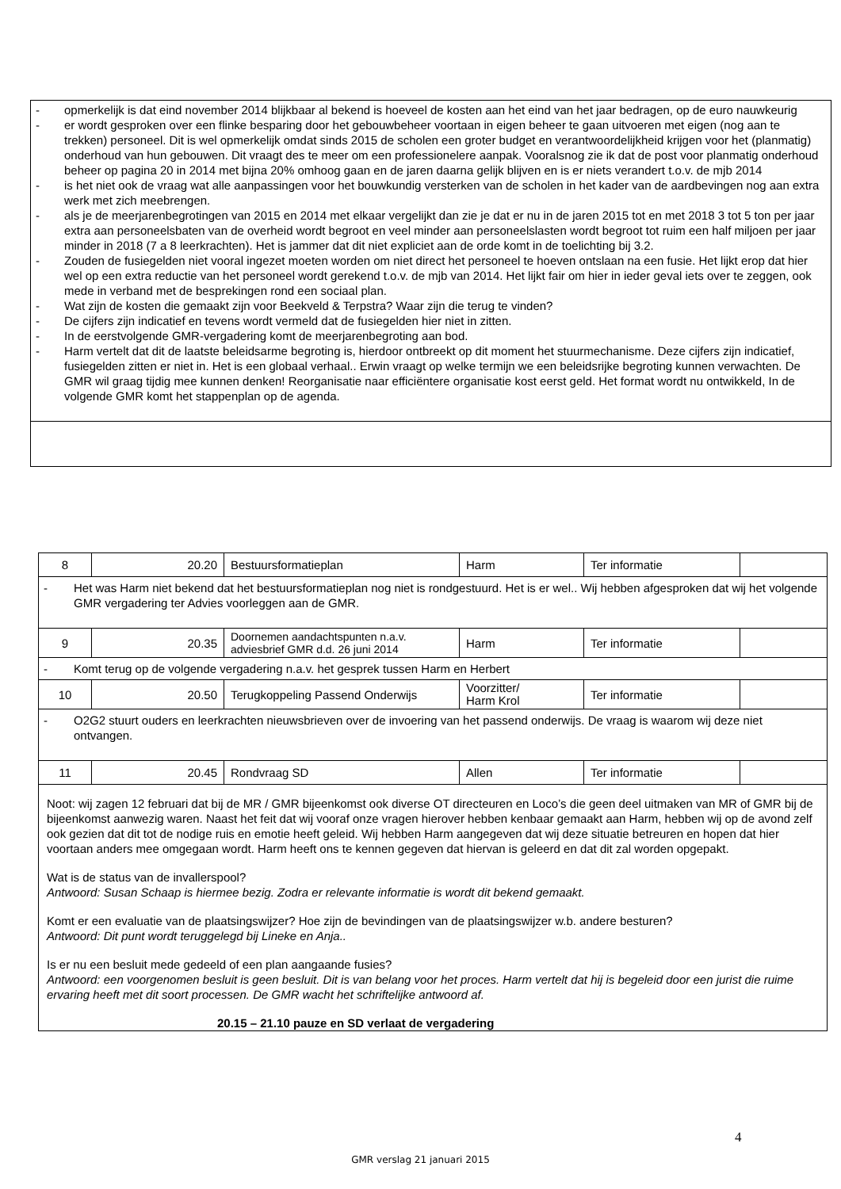- opmerkelijk is dat eind november 2014 blijkbaar al bekend is hoeveel de kosten aan het eind van het jaar bedragen, op de euro nauwkeurig
- er wordt gesproken over een flinke besparing door het gebouwbeheer voortaan in eigen beheer te gaan uitvoeren met eigen (nog aan te trekken) personeel. Dit is wel opmerkelijk omdat sinds 2015 de scholen een groter budget en verantwoordelijkheid krijgen voor het (planmatig) onderhoud van hun gebouwen. Dit vraagt des te meer om een professionelere aanpak. Vooralsnog zie ik dat de post voor planmatig onderhoud beheer op pagina 20 in 2014 met bijna 20% omhoog gaan en de jaren daarna gelijk blijven en is er niets verandert t.o.v. de mjb 2014
- is het niet ook de vraag wat alle aanpassingen voor het bouwkundig versterken van de scholen in het kader van de aardbevingen nog aan extra werk met zich meebrengen.
- als je de meerjarenbegrotingen van 2015 en 2014 met elkaar vergelijkt dan zie je dat er nu in de jaren 2015 tot en met 2018 3 tot 5 ton per jaar extra aan personeelsbaten van de overheid wordt begroot en veel minder aan personeelslasten wordt begroot tot ruim een half miljoen per jaar minder in 2018 (7 a 8 leerkrachten). Het is jammer dat dit niet expliciet aan de orde komt in de toelichting bij 3.2.
- Zouden de fusiegelden niet vooral ingezet moeten worden om niet direct het personeel te hoeven ontslaan na een fusie. Het lijkt erop dat hier wel op een extra reductie van het personeel wordt gerekend t.o.v. de mjb van 2014. Het lijkt fair om hier in ieder geval iets over te zeggen, ook mede in verband met de besprekingen rond een sociaal plan.
- Wat zijn de kosten die gemaakt zijn voor Beekveld & Terpstra? Waar zijn die terug te vinden?
- De cijfers zijn indicatief en tevens wordt vermeld dat de fusiegelden hier niet in zitten.
- In de eerstvolgende GMR-vergadering komt de meerjarenbegroting aan bod.
- Harm vertelt dat dit de laatste beleidsarme begroting is, hierdoor ontbreekt op dit moment het stuurmechanisme. Deze cijfers zijn indicatief, fusiegelden zitten er niet in. Het is een globaal verhaal.. Erwin vraagt op welke termijn we een beleidsrijke begroting kunnen verwachten. De GMR wil graag tijdig mee kunnen denken! Reorganisatie naar efficiëntere organisatie kost eerst geld. Het format wordt nu ontwikkeld, In de volgende GMR komt het stappenplan op de agenda.
| 8 | 20.20 | Bestuursformatieplan | Harm | Ter informatie | |
| - Het was Harm niet bekend dat het bestuursformatieplan nog niet is rondgestuurd. Het is er wel.. Wij hebben afgesproken dat wij het volgende GMR vergadering ter Advies voorleggen aan de GMR. | | | | | |
| 9 | 20.35 | Doornemen aandachtspunten n.a.v. adviesbrief GMR d.d. 26 juni 2014 | Harm | Ter informatie | |
| - Komt terug op de volgende vergadering n.a.v. het gesprek tussen Harm en Herbert | | | | | |
| 10 | 20.50 | Terugkoppeling Passend Onderwijs | Voorzitter/ Harm Krol | Ter informatie | |
| - O2G2 stuurt ouders en leerkrachten nieuwsbrieven over de invoering van het passend onderwijs. De vraag is waarom wij deze niet ontvangen. | | | | | |
| 11 | 20.45 | Rondvraag SD | Allen | Ter informatie | |
| Noot: wij zagen 12 februari dat bij de MR / GMR bijeenkomst ook diverse OT directeuren en Loco’s die geen deel uitmaken van MR of GMR bij de bijeenkomst aanwezig waren. Naast het feit dat wij vooraf onze vragen hierover hebben kenbaar gemaakt aan Harm, hebben wij op de avond zelf ook gezien dat dit tot de nodige ruis en emotie heeft geleid. Wij hebben Harm aangegeven dat wij deze situatie betreuren en hopen dat hier voortaan anders mee omgegaan wordt. Harm heeft ons te kennen gegeven dat hiervan is geleerd en dat dit zal worden opgepakt. Wat is de status van de invallerspool? Antwoord: Susan Schaap is hiermee bezig. Zodra er relevante informatie is wordt dit bekend gemaakt. Komt er een evaluatie van de plaatsingswijzer? Hoe zijn de bevindingen van de plaatsingswijzer w.b. andere besturen? Antwoord: Dit punt wordt teruggelegd bij Lineke en Anja.. Is er nu een besluit mede gedeeld of een plan aangaande fusies? Antwoord: een voorgenomen besluit is geen besluit. Dit is van belang voor het proces. Harm vertelt dat hij is begeleid door een jurist die ruime ervaring heeft met dit soort processen. De GMR wacht het schriftelijke antwoord af. 20.15 – 21.10 pauze en SD verlaat de vergadering | | | | | |
4
GMR verslag 21 januari 2015